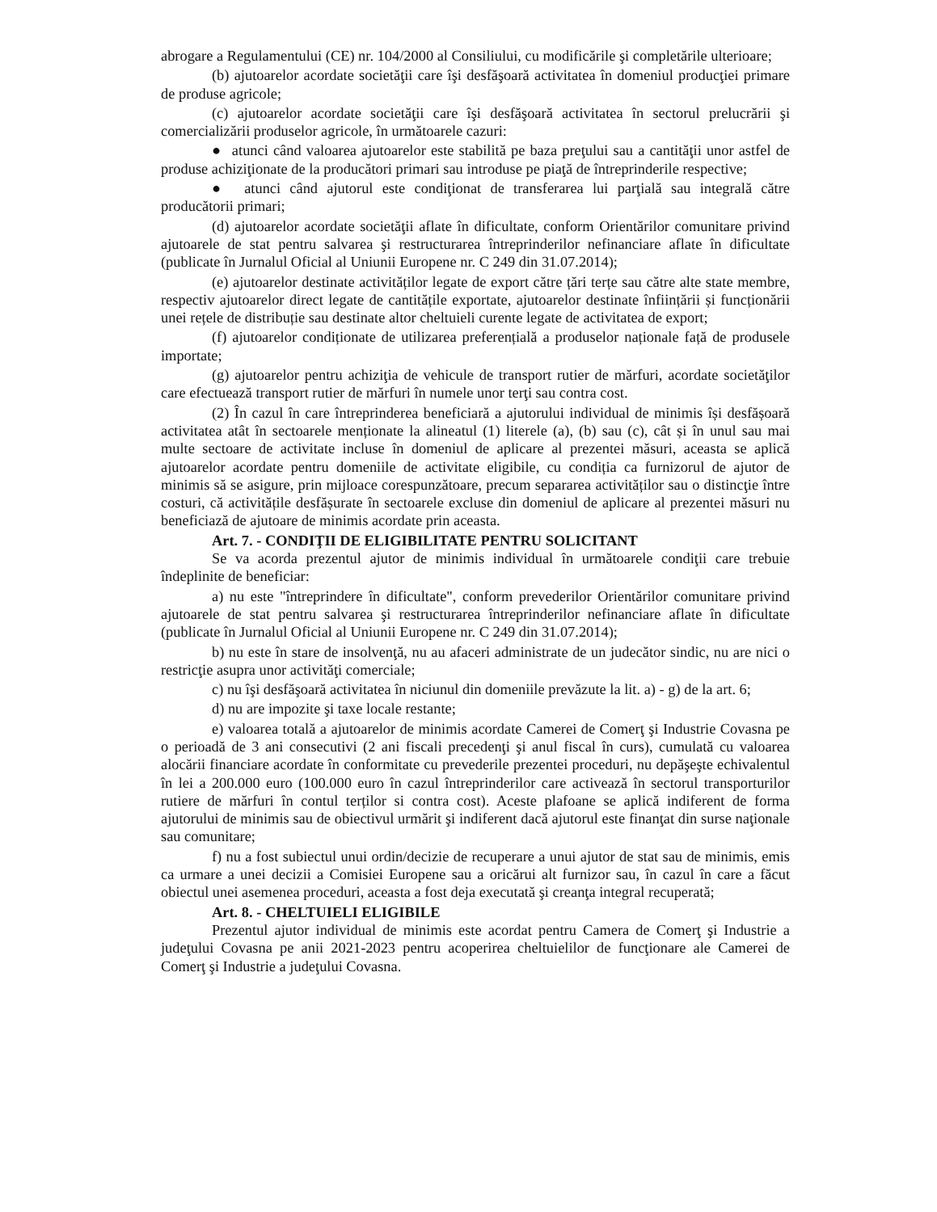abrogare a Regulamentului (CE) nr. 104/2000 al Consiliului, cu modificările şi completările ulterioare;
(b) ajutoarelor acordate societăţii care îşi desfăşoară activitatea în domeniul producţiei primare de produse agricole;
(c) ajutoarelor acordate societăţii care îşi desfăşoară activitatea în sectorul prelucrării şi comercializării produselor agricole, în următoarele cazuri:
● atunci când valoarea ajutoarelor este stabilită pe baza preţului sau a cantităţii unor astfel de produse achiziţionate de la producători primari sau introduse pe piaţă de întreprinderile respective;
● atunci când ajutorul este condiţionat de transferarea lui parţială sau integrală către producătorii primari;
(d) ajutoarelor acordate societăţii aflate în dificultate, conform Orientărilor comunitare privind ajutoarele de stat pentru salvarea şi restructurarea întreprinderilor nefinanciare aflate în dificultate (publicate în Jurnalul Oficial al Uniunii Europene nr. C 249 din 31.07.2014);
(e) ajutoarelor destinate activităților legate de export către țări terțe sau către alte state membre, respectiv ajutoarelor direct legate de cantitățile exportate, ajutoarelor destinate înființării și funcționării unei rețele de distribuție sau destinate altor cheltuieli curente legate de activitatea de export;
(f) ajutoarelor condiționate de utilizarea preferențială a produselor naționale față de produsele importate;
(g) ajutoarelor pentru achiziţia de vehicule de transport rutier de mărfuri, acordate societăţilor care efectuează transport rutier de mărfuri în numele unor terţi sau contra cost.
(2) În cazul în care întreprinderea beneficiară a ajutorului individual de minimis își desfășoară activitatea atât în sectoarele menționate la alineatul (1) literele (a), (b) sau (c), cât și în unul sau mai multe sectoare de activitate incluse în domeniul de aplicare al prezentei măsuri, aceasta se aplică ajutoarelor acordate pentru domeniile de activitate eligibile, cu condiția ca furnizorul de ajutor de minimis să se asigure, prin mijloace corespunzătoare, precum separarea activităților sau o distincţie între costuri, că activitățile desfășurate în sectoarele excluse din domeniul de aplicare al prezentei măsuri nu beneficiază de ajutoare de minimis acordate prin aceasta.
Art. 7. - CONDIŢII DE ELIGIBILITATE PENTRU SOLICITANT
Se va acorda prezentul ajutor de minimis individual în următoarele condiţii care trebuie îndeplinite de beneficiar:
a) nu este "întreprindere în dificultate", conform prevederilor Orientărilor comunitare privind ajutoarele de stat pentru salvarea şi restructurarea întreprinderilor nefinanciare aflate în dificultate (publicate în Jurnalul Oficial al Uniunii Europene nr. C 249 din 31.07.2014);
b) nu este în stare de insolvenţă, nu au afaceri administrate de un judecător sindic, nu are nici o restricţie asupra unor activităţi comerciale;
c) nu îşi desfăşoară activitatea în niciunul din domeniile prevăzute la lit. a) - g) de la art. 6;
d) nu are impozite şi taxe locale restante;
e) valoarea totală a ajutoarelor de minimis acordate Camerei de Comerţ şi Industrie Covasna pe o perioadă de 3 ani consecutivi (2 ani fiscali precedenţi şi anul fiscal în curs), cumulată cu valoarea alocării financiare acordate în conformitate cu prevederile prezentei proceduri, nu depăşeşte echivalentul în lei a 200.000 euro (100.000 euro în cazul întreprinderilor care activează în sectorul transporturilor rutiere de mărfuri în contul terților si contra cost). Aceste plafoane se aplică indiferent de forma ajutorului de minimis sau de obiectivul urmărit şi indiferent dacă ajutorul este finanţat din surse naţionale sau comunitare;
f) nu a fost subiectul unui ordin/decizie de recuperare a unui ajutor de stat sau de minimis, emis ca urmare a unei decizii a Comisiei Europene sau a oricărui alt furnizor sau, în cazul în care a făcut obiectul unei asemenea proceduri, aceasta a fost deja executată şi creanţa integral recuperată;
Art. 8. - CHELTUIELI ELIGIBILE
Prezentul ajutor individual de minimis este acordat pentru Camera de Comerţ şi Industrie a judeţului Covasna pe anii 2021-2023 pentru acoperirea cheltuielilor de funcţionare ale Camerei de Comerţ şi Industrie a judeţului Covasna.